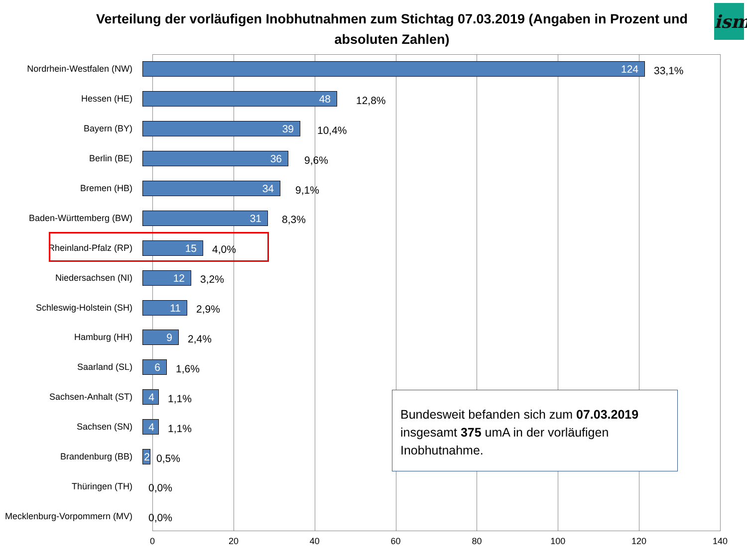Verteilung der vorläufigen Inobhutnahmen zum Stichtag 07.03.2019 (Angaben in Prozent und absoluten Zahlen)
ism
Nordrhein-Westfalen (NW)
124
33,1%
Hessen (HE)
48
12,8%
Bayern (BY)
39
10,4%
Berlin (BE)
36
9,6%
Bremen (HB)
34
9,1%
Baden-Württemberg (BW)
31
8,3%
Rheinland-Pfalz (RP)
15
4,0%
Niedersachsen (NI)
12
3,2%
Schleswig-Holstein (SH)
11
2,9%
Hamburg (HH)
9
2,4%
Saarland (SL)
6
1,6%
Sachsen-Anhalt (ST)
4
1,1%
Sachsen (SN)
4
1,1%
Brandenburg (BB)
2
0,5%
Thüringen (TH)
0,0%
Mecklenburg-Vorpommern (MV)
0,0%
Bundesweit befanden sich zum 07.03.2019 insgesamt 375 umA in der vorläufigen Inobhutnahme.
0 20 40 60 80 100 120 140